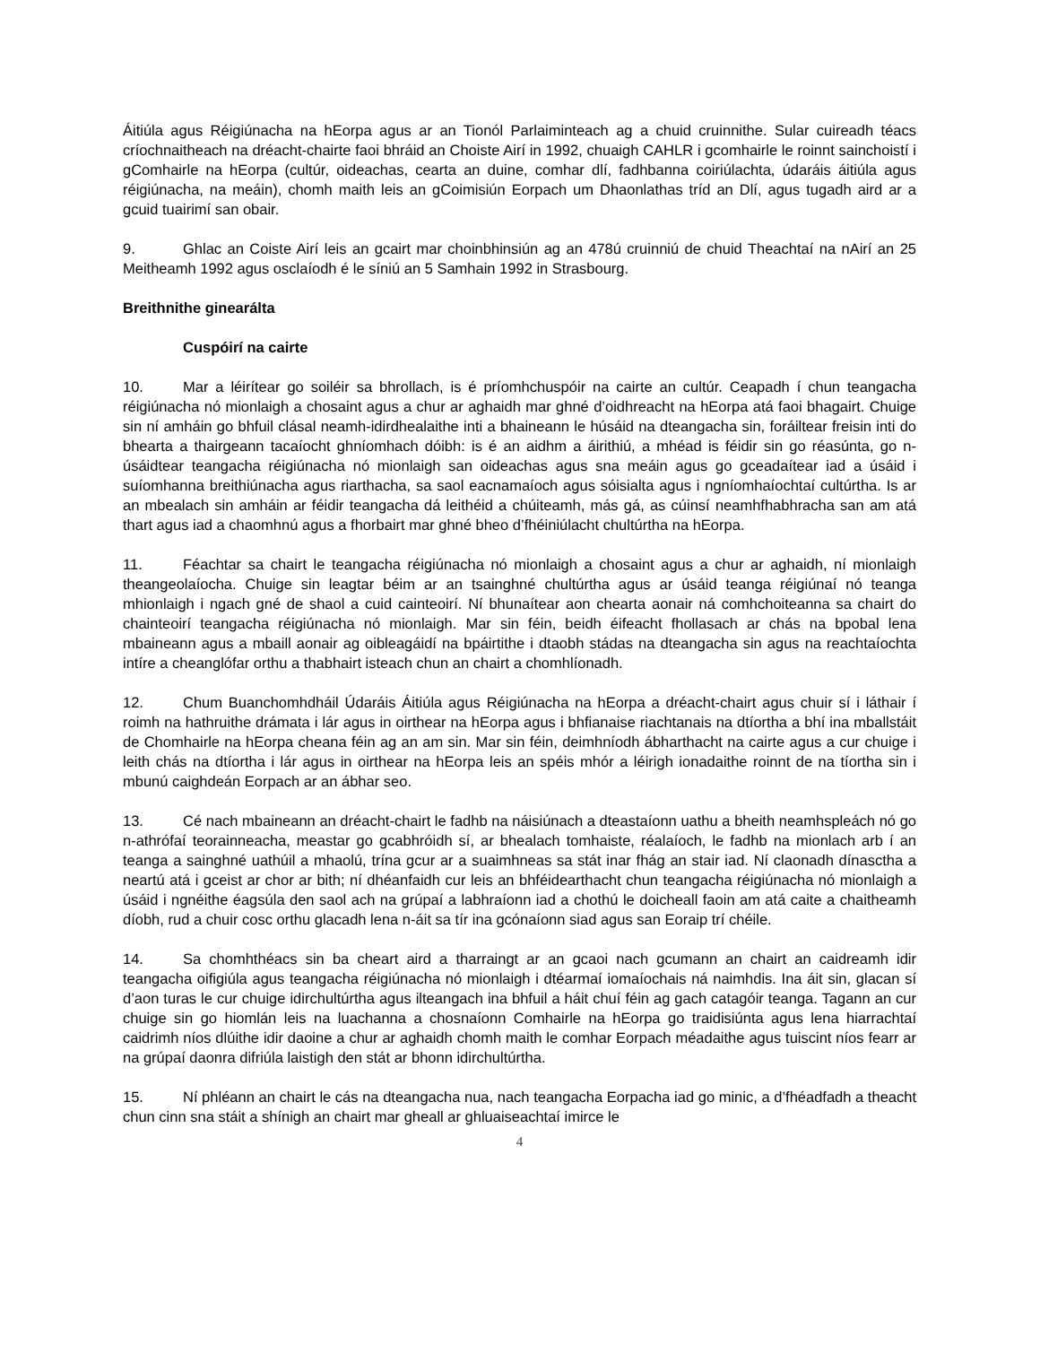Áitiúla agus Réigiúnacha na hEorpa agus ar an Tionól Parlaiminteach ag a chuid cruinnithe. Sular cuireadh téacs críochnaitheach na dréacht-chairte faoi bhráid an Choiste Airí in 1992, chuaigh CAHLR i gcomhairle le roinnt sainchoistí i gComhairle na hEorpa (cultúr, oideachas, cearta an duine, comhar dlí, fadhbanna coiriúlachta, údaráis áitiúla agus réigiúnacha, na meáin), chomh maith leis an gCoimisiún Eorpach um Dhaonlathas tríd an Dlí, agus tugadh aird ar a gcuid tuairimí san obair.
9. Ghlac an Coiste Airí leis an gcairt mar choinbhinsiún ag an 478ú cruinniú de chuid Theachtaí na nAirí an 25 Meitheamh 1992 agus osclaíodh é le síniú an 5 Samhain 1992 in Strasbourg.
Breithnithe ginearálta
Cuspóirí na cairte
10. Mar a léirítear go soiléir sa bhrollach, is é príomhchuspóir na cairte an cultúr. Ceapadh í chun teangacha réigiúnacha nó mionlaigh a chosaint agus a chur ar aghaidh mar ghné d’oidhreacht na hEorpa atá faoi bhagairt. Chuige sin ní amháin go bhfuil clásal neamh-idirdhealaithe inti a bhaineann le húsáid na dteangacha sin, foráiltear freisin inti do bhearta a thairgeann tacaíocht ghníomhach dóibh: is é an aidhm a áirithiú, a mhéad is féidir sin go réasúnta, go n-úsáidtear teangacha réigiúnacha nó mionlaigh san oideachas agus sna meáin agus go gceadaítear iad a úsáid i suíomhanna breithiúnacha agus riarthacha, sa saol eacnamaíoch agus sóisialta agus i ngníomhaíochtaí cultúrtha. Is ar an mbealach sin amháin ar féidir teangacha dá leithéid a chúiteamh, más gá, as cúinsí neamhfhabhracha san am atá thart agus iad a chaomhnú agus a fhorbairt mar ghné bheo d’fhéiniúlacht chultúrtha na hEorpa.
11. Féachtar sa chairt le teangacha réigiúnacha nó mionlaigh a chosaint agus a chur ar aghaidh, ní mionlaigh theangeolaíocha. Chuige sin leagtar béim ar an tsainghné chultúrtha agus ar úsáid teanga réigiúnaí nó teanga mhionlaigh i ngach gné de shaol a cuid cainteoirí. Ní bhunaítear aon chearta aonair ná comhchoiteanna sa chairt do chainteoirí teangacha réigiúnacha nó mionlaigh. Mar sin féin, beidh éifeacht fhollasach ar chás na bpobal lena mbaineann agus a mbaill aonair ag oibleagáidí na bpáirtithe i dtaobh stádas na dteangacha sin agus na reachtaíochta intíre a cheanglófar orthu a thabhairt isteach chun an chairt a chomhlíonadh.
12. Chum Buanchomhdháil Údaráis Áitiúla agus Réigiúnacha na hEorpa a dréacht-chairt agus chuir sí i láthair í roimh na hathruithe drámata i lár agus in oirthear na hEorpa agus i bhfianaise riachtanais na dtíortha a bhí ina mballstáit de Chomhairle na hEorpa cheana féin ag an am sin. Mar sin féin, deimhníodh ábharthacht na cairte agus a cur chuige i leith chás na dtíortha i lár agus in oirthear na hEorpa leis an spéis mhór a léirigh ionadaithe roinnt de na tíortha sin i mbunú caighdeán Eorpach ar an ábhar seo.
13. Cé nach mbaineann an dréacht-chairt le fadhb na náisiúnach a dteastaíonn uathu a bheith neamhspleách nó go n-athrófaí teorainneacha, meastar go gcabhróidh sí, ar bhealach tomhaiste, réalaíoch, le fadhb na mionlach arb í an teanga a sainghné uathúil a mhaolú, trína gcur ar a suaimhneas sa stát inar fhág an stair iad. Ní claonadh dínasctha a neartú atá i gceist ar chor ar bith; ní dhéanfaidh cur leis an bhféidearthacht chun teangacha réigiúnacha nó mionlaigh a úsáid i ngnéithe éagsúla den saol ach na grúpaí a labhraíonn iad a chothú le doicheall faoin am atá caite a chaitheamh díobh, rud a chuir cosc orthu glacadh lena n-áit sa tír ina gcónaíonn siad agus san Eoraip trí chéile.
14. Sa chomhthéacs sin ba cheart aird a tharraingt ar an gcaoi nach gcumann an chairt an caidreamh idir teangacha oifigiúla agus teangacha réigiúnacha nó mionlaigh i dtéarmaí iomaíochais ná naimhdis. Ina áit sin, glacan sí d’aon turas le cur chuige idirchultúrtha agus ilteangach ina bhfuil a háit chuí féin ag gach catagóir teanga. Tagann an cur chuige sin go hiomlán leis na luachanna a chosnaíonn Comhairle na hEorpa go traidisiúnta agus lena hiarrachtaí caidrimh níos dlúithe idir daoine a chur ar aghaidh chomh maith le comhar Eorpach méadaithe agus tuiscint níos fearr ar na grúpaí daonra difriúla laistigh den stát ar bhonn idirchultúrtha.
15. Ní phléann an chairt le cás na dteangacha nua, nach teangacha Eorpacha iad go minic, a d’fhéadfadh a theacht chun cinn sna stáit a shínigh an chairt mar gheall ar ghluaiseachtaí imirce le
4